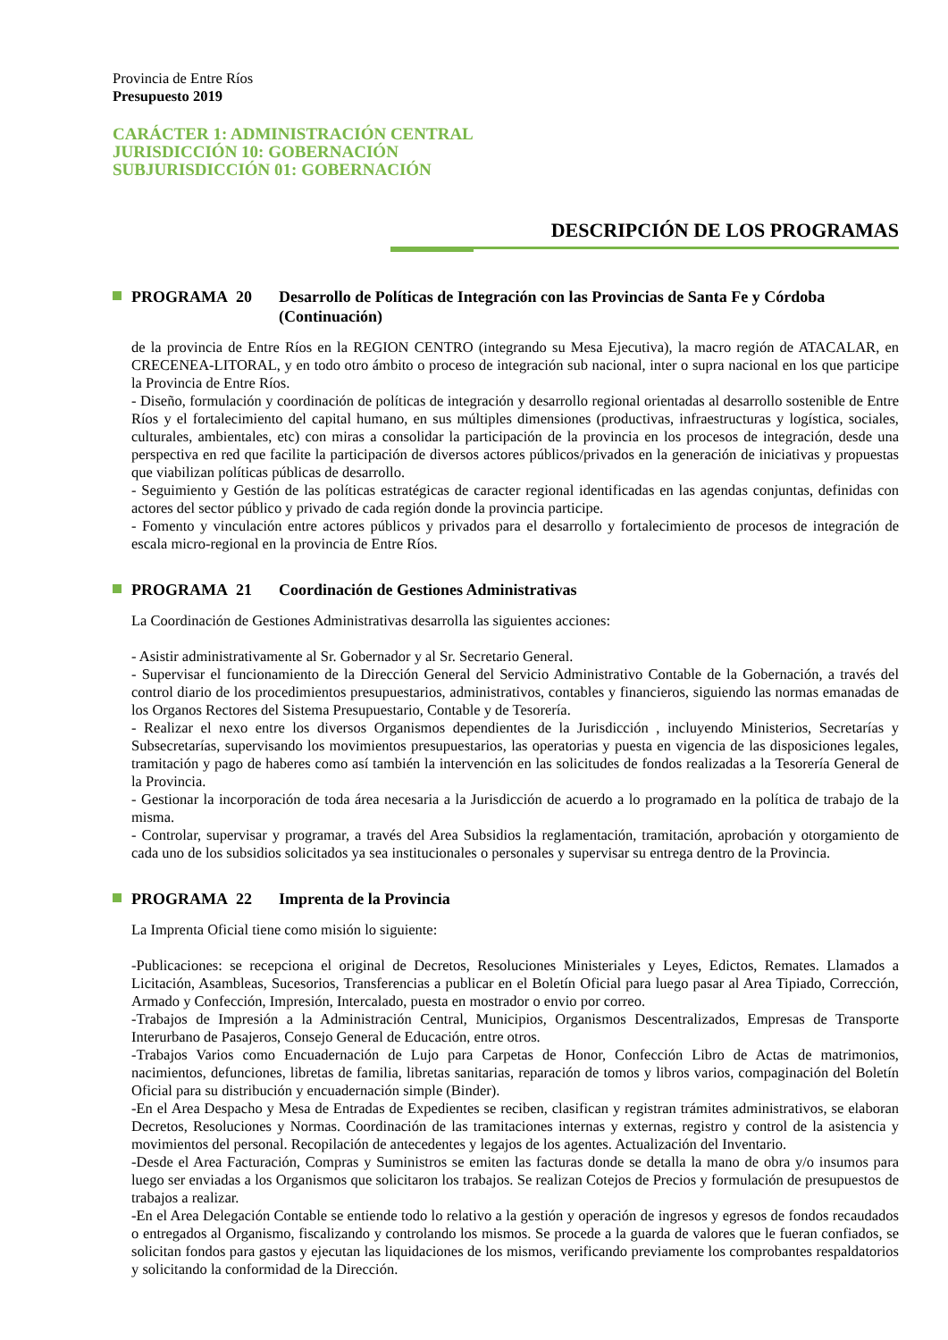Provincia de Entre Ríos
Presupuesto 2019
CARÁCTER 1: ADMINISTRACIÓN CENTRAL
JURISDICCIÓN 10: GOBERNACIÓN
SUBJURISDICCIÓN 01: GOBERNACIÓN
DESCRIPCIÓN DE LOS PROGRAMAS
PROGRAMA 20 Desarrollo de Políticas de Integración con las Provincias de Santa Fe y Córdoba (Continuación)
de la provincia de Entre Ríos en la REGION CENTRO (integrando su Mesa Ejecutiva), la macro región de ATACALAR, en CRECENEA-LITORAL, y en todo otro ámbito o proceso de integración sub nacional, inter o supra nacional en los que participe la Provincia de Entre Ríos.
- Diseño, formulación y coordinación de políticas de integración y desarrollo regional orientadas al desarrollo sostenible de Entre Ríos y el fortalecimiento del capital humano, en sus múltiples dimensiones (productivas, infraestructuras y logística, sociales, culturales, ambientales, etc) con miras a consolidar la participación de la provincia en los procesos de integración, desde una perspectiva en red que facilite la participación de diversos actores públicos/privados en la generación de iniciativas y propuestas que viabilizan políticas públicas de desarrollo.
- Seguimiento y Gestión de las políticas estratégicas de caracter regional identificadas en las agendas conjuntas, definidas con actores del sector público y privado de cada región donde la provincia participe.
- Fomento y vinculación entre actores públicos y privados para el desarrollo y fortalecimiento de procesos de integración de escala micro-regional en la provincia de Entre Ríos.
PROGRAMA 21 Coordinación de Gestiones Administrativas
La Coordinación de Gestiones Administrativas desarrolla las siguientes acciones:
- Asistir administrativamente al Sr. Gobernador y al Sr. Secretario General.
- Supervisar el funcionamiento de la Dirección General del Servicio Administrativo Contable de la Gobernación, a través del control diario de los procedimientos presupuestarios, administrativos, contables y financieros, siguiendo las normas emanadas de los Organos Rectores del Sistema Presupuestario, Contable y de Tesorería.
- Realizar el nexo entre los diversos Organismos dependientes de la Jurisdicción , incluyendo Ministerios, Secretarías y Subsecretarías, supervisando los movimientos presupuestarios, las operatorias y puesta en vigencia de las disposiciones legales, tramitación y pago de haberes como así también la intervención en las solicitudes de fondos realizadas a la Tesorería General de la Provincia.
- Gestionar la incorporación de toda área necesaria a la Jurisdicción de acuerdo a lo programado en la política de trabajo de la misma.
- Controlar, supervisar y programar, a través del Area Subsidios la reglamentación, tramitación, aprobación y otorgamiento de cada uno de los subsidios solicitados ya sea institucionales o personales y supervisar su entrega dentro de la Provincia.
PROGRAMA 22 Imprenta de la Provincia
La Imprenta Oficial tiene como misión lo siguiente:
-Publicaciones: se recepciona el original de Decretos, Resoluciones Ministeriales y Leyes, Edictos, Remates. Llamados a Licitación, Asambleas, Sucesorios, Transferencias a publicar en el Boletín Oficial para luego pasar al Area Tipiado, Corrección, Armado y Confección, Impresión, Intercalado, puesta en mostrador o envio por correo.
-Trabajos de Impresión a la Administración Central, Municipios, Organismos Descentralizados, Empresas de Transporte Interurbano de Pasajeros, Consejo General de Educación, entre otros.
-Trabajos Varios como Encuadernación de Lujo para Carpetas de Honor, Confección Libro de Actas de matrimonios, nacimientos, defunciones, libretas de familia, libretas sanitarias, reparación de tomos y libros varios, compaginación del Boletín Oficial para su distribución y encuadernación simple (Binder).
-En el Area Despacho y Mesa de Entradas de Expedientes se reciben, clasifican y registran trámites administrativos, se elaboran Decretos, Resoluciones y Normas. Coordinación de las tramitaciones internas y externas, registro y control de la asistencia y movimientos del personal. Recopilación de antecedentes y legajos de los agentes. Actualización del Inventario.
-Desde el Area Facturación, Compras y Suministros se emiten las facturas donde se detalla la mano de obra y/o insumos para luego ser enviadas a los Organismos que solicitaron los trabajos. Se realizan Cotejos de Precios y formulación de presupuestos de trabajos a realizar.
-En el Area Delegación Contable se entiende todo lo relativo a la gestión y operación de ingresos y egresos de fondos recaudados o entregados al Organismo, fiscalizando y controlando los mismos. Se procede a la guarda de valores que le fueran confiados, se solicitan fondos para gastos y ejecutan las liquidaciones de los mismos, verificando previamente los comprobantes respaldatorios y solicitando la conformidad de la Dirección.